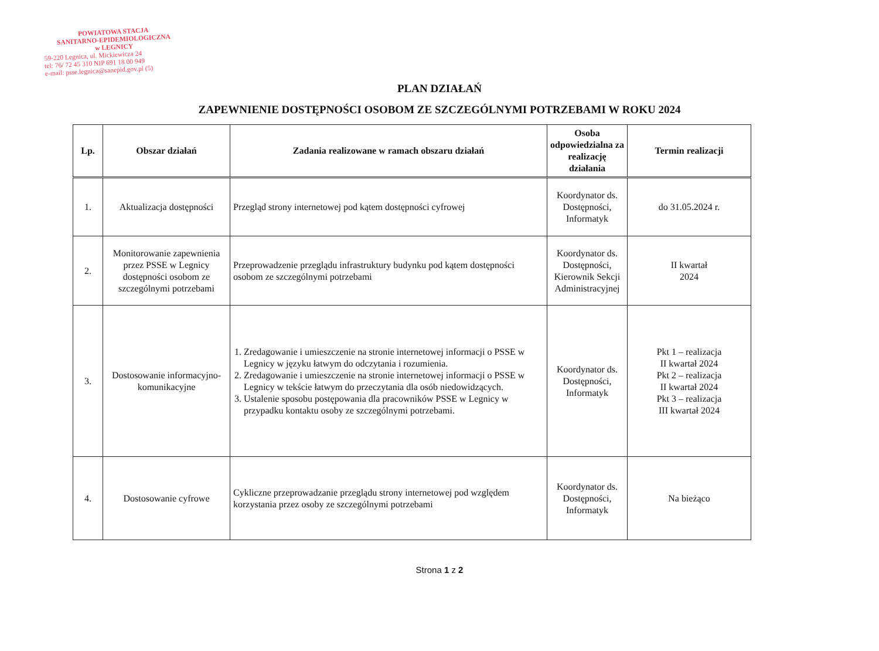POWIATOWA STACJA
SANITARNO-EPIDEMIOLOGICZNA
w LEGNICY
59-220 Legnica, ul. Mickiewicza 24
tel: 76/ 72 45 310 NIP 691 18 00 949
e-mail: psse.legnica@sanepid.gov.pl (5)
PLAN DZIAŁAŃ
ZAPEWNIENIE DOSTĘPNOŚCI OSOBOM ZE SZCZEGÓLNYMI POTRZEBAMI W ROKU 2024
| Lp. | Obszar działań | Zadania realizowane w ramach obszaru działań | Osoba odpowiedzialna za realizację działania | Termin realizacji |
| --- | --- | --- | --- | --- |
| 1. | Aktualizacja dostępności | Przegląd strony internetowej pod kątem dostępności cyfrowej | Koordynator ds. Dostępności, Informatyk | do 31.05.2024 r. |
| 2. | Monitorowanie zapewnienia przez PSSE w Legnicy dostępności osobom ze szczególnymi potrzebami | Przeprowadzenie przeglądu infrastruktury budynku pod kątem dostępności osobom ze szczególnymi potrzebami | Koordynator ds. Dostępności, Kierownik Sekcji Administracyjnej | II kwartał 2024 |
| 3. | Dostosowanie informacyjno-komunikacyjne | 1. Zredagowanie i umieszczenie na stronie internetowej informacji o PSSE w Legnicy w języku łatwym do odczytania i rozumienia. 2. Zredagowanie i umieszczenie na stronie internetowej informacji o PSSE w Legnicy w tekście łatwym do przeczytania dla osób niedowidzących. 3. Ustalenie sposobu postępowania dla pracowników PSSE w Legnicy w przypadku kontaktu osoby ze szczególnymi potrzebami. | Koordynator ds. Dostępności, Informatyk | Pkt 1 – realizacja II kwartał 2024 Pkt 2 – realizacja II kwartał 2024 Pkt 3 – realizacja III kwartał 2024 |
| 4. | Dostosowanie cyfrowe | Cykliczne przeprowadzanie przeglądu strony internetowej pod względem korzystania przez osoby ze szczególnymi potrzebami | Koordynator ds. Dostępności, Informatyk | Na bieżąco |
Strona 1 z 2